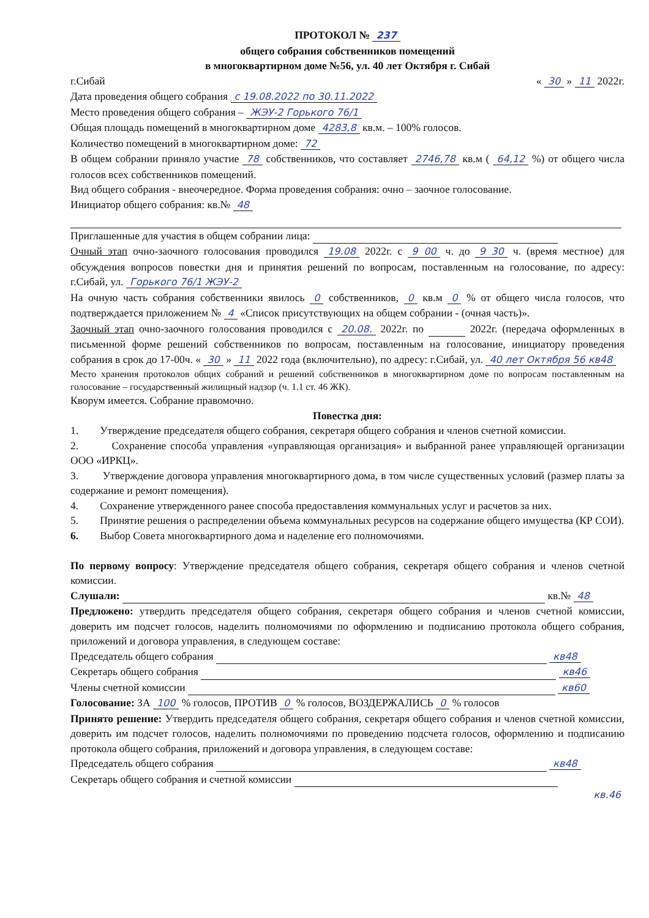ПРОТОКОЛ № 237
общего собрания собственников помещений
в многоквартирном доме №56, ул. 40 лет Октября г. Сибай
г.Сибай « 30 » 11 2022г.
Дата проведения общего собрания с 19.08.2022 по 30.11.2022
Место проведения общего собрания – ЖЭУ-2 Горького 76/1
Общая площадь помещений в многоквартирном доме 4283,8 кв.м. – 100% голосов.
Количество помещений в многоквартирном доме: 72
В общем собрании приняло участие 78 собственников, что составляет 2746,78 кв.м ( 64,12 %) от общего числа голосов всех собственников помещений.
Вид общего собрания - внеочередное. Форма проведения собрания: очно – заочное голосование.
Инициатор общего собрания: кв.№ 48
Приглашенные для участия в общем собрании лица:
Очный этап очно-заочного голосования проводился 19.08 2022г. с 9 00 ч. до 9 30 ч. (время местное) для обсуждения вопросов повестки дня и принятия решений по вопросам, поставленным на голосование, по адресу: г.Сибай, ул. Горького 76/1 ЖЭУ-2
На очную часть собрания собственники явилось 0 собственников, 0 кв.м 0 % от общего числа голосов, что подтверждается приложением № 4 «Список присутствующих на общем собрании - (очная часть)».
Заочный этап очно-заочного голосования проводился с 20.08. 2022г. по 2022г. (передача оформленных в письменной форме решений собственников по вопросам, поставленным на голосование, инициатору проведения собрания в срок до 17-00ч. « 30 » 11 2022 года (включительно), по адресу: г.Сибай, ул. 40 лет Октября 56 кв48
Место хранения протоколов общих собраний и решений собственников в многоквартирном доме по вопросам поставленным на голосование – государственный жилищный надзор (ч. 1.1 ст. 46 ЖК).
Кворум имеется. Собрание правомочно.
Повестка дня:
1. Утверждение председателя общего собрания, секретаря общего собрания и членов счетной комиссии.
2. Сохранение способа управления «управляющая организация» и выбранной ранее управляющей организации ООО «ИРКЦ».
3. Утверждение договора управления многоквартирного дома, в том числе существенных условий (размер платы за содержание и ремонт помещения).
4. Сохранение утвержденного ранее способа предоставления коммунальных услуг и расчетов за них.
5. Принятие решения о распределении объема коммунальных ресурсов на содержание общего имущества (КР СОИ).
6. Выбор Совета многоквартирного дома и наделение его полномочиями.
По первому вопросу: Утверждение председателя общего собрания, секретаря общего собрания и членов счетной комиссии.
Слушали: кв.№ 48
Предложено: утвердить председателя общего собрания, секретаря общего собрания и членов счетной комиссии, доверить им подсчет голосов, наделить полномочиями по оформлению и подписанию протокола общего собрания, приложений и договора управления, в следующем составе:
Председатель общего собрания кв48
Секретарь общего собрания кв46
Члены счетной комиссии кв60
Голосование: ЗА 100 % голосов, ПРОТИВ 0 % голосов, ВОЗДЕРЖАЛИСЬ 0 % голосов
Принято решение: Утвердить председателя общего собрания, секретаря общего собрания и членов счетной комиссии, доверить им подсчет голосов, наделить полномочиями по проведению подсчета голосов, оформлению и подписанию протокола общего собрания, приложений и договора управления, в следующем составе:
Председатель общего собрания кв48
Секретарь общего собрания и счетной комиссии
кв.46